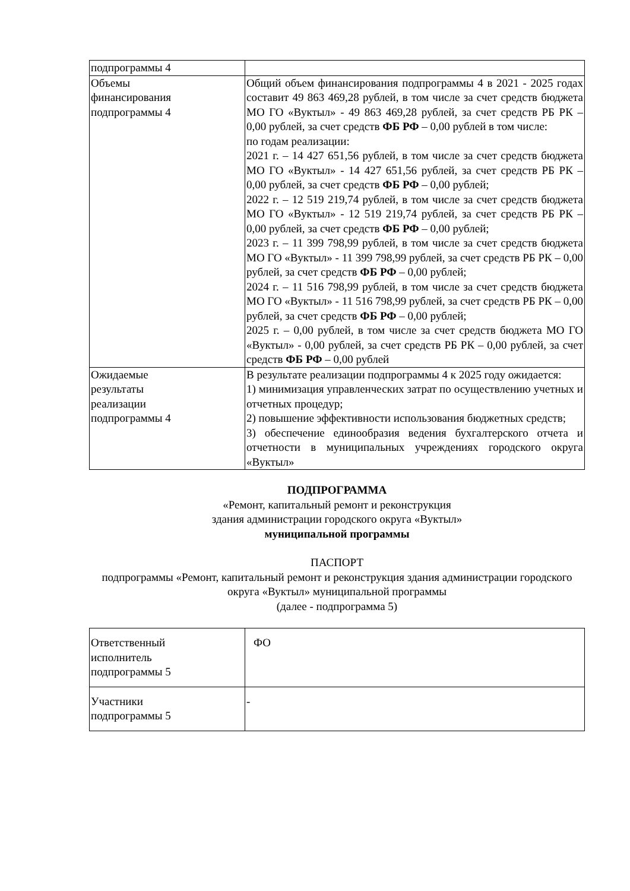| подпрограммы 4 | |
| Объемы финансирования подпрограммы 4 | Общий объем финансирования подпрограммы 4 в 2021 - 2025 годах составит 49 863 469,28 рублей, в том числе за счет средств бюджета МО ГО «Вуктыл» - 49 863 469,28 рублей, за счет средств РБ РК – 0,00 рублей, за счет средств ФБ РФ – 0,00 рублей в том числе: по годам реализации: 2021 г. – 14 427 651,56 рублей, в том числе за счет средств бюджета МО ГО «Вуктыл» - 14 427 651,56 рублей, за счет средств РБ РК – 0,00 рублей, за счет средств ФБ РФ – 0,00 рублей; 2022 г. – 12 519 219,74 рублей, в том числе за счет средств бюджета МО ГО «Вуктыл» - 12 519 219,74 рублей, за счет средств РБ РК – 0,00 рублей, за счет средств ФБ РФ – 0,00 рублей; 2023 г. – 11 399 798,99 рублей, в том числе за счет средств бюджета МО ГО «Вуктыл» - 11 399 798,99 рублей, за счет средств РБ РК – 0,00 рублей, за счет средств ФБ РФ – 0,00 рублей; 2024 г. – 11 516 798,99 рублей, в том числе за счет средств бюджета МО ГО «Вуктыл» - 11 516 798,99 рублей, за счет средств РБ РК – 0,00 рублей, за счет средств ФБ РФ – 0,00 рублей; 2025 г. – 0,00 рублей, в том числе за счет средств бюджета МО ГО «Вуктыл» - 0,00 рублей, за счет средств РБ РК – 0,00 рублей, за счет средств ФБ РФ – 0,00 рублей |
| Ожидаемые результаты реализации подпрограммы 4 | В результате реализации подпрограммы 4 к 2025 году ожидается: 1) минимизация управленческих затрат по осуществлению учетных и отчетных процедур; 2) повышение эффективности использования бюджетных средств; 3) обеспечение единообразия ведения бухгалтерского отчета и отчетности в муниципальных учреждениях городского округа «Вуктыл» |
ПОДПРОГРАММА
«Ремонт, капитальный ремонт и реконструкция
здания администрации городского округа «Вуктыл»
муниципальной программы
ПАСПОРТ
подпрограммы «Ремонт, капитальный ремонт и реконструкция здания администрации городского округа «Вуктыл» муниципальной программы
(далее - подпрограмма 5)
| Ответственный исполнитель подпрограммы 5 | ФО |
| Участники подпрограммы 5 | - |